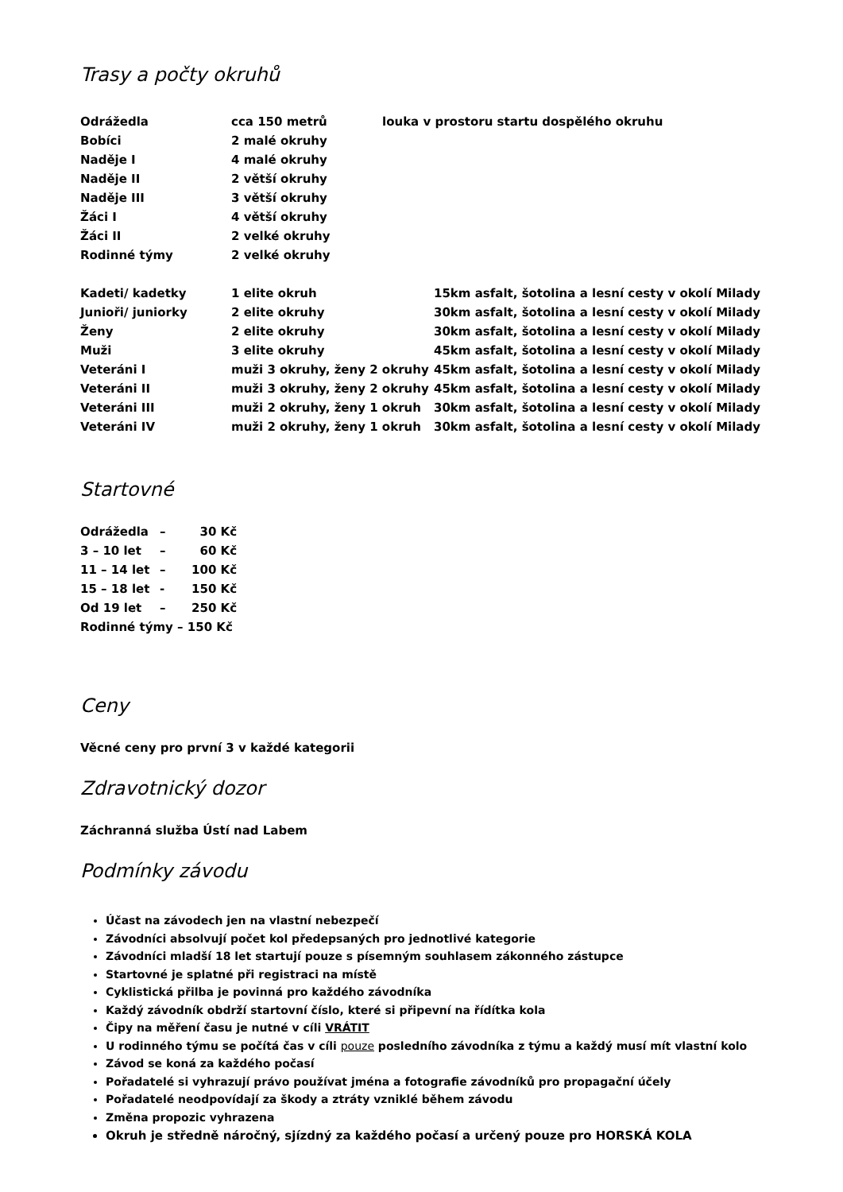Trasy a počty okruhů
| Odrážedla | cca 150 metrů | louka v prostoru startu dospělého okruhu | |
| Bobíci | 2 malé okruhy | | |
| Naděje I | 4 malé okruhy | | |
| Naděje II | 2 větší okruhy | | |
| Naděje III | 3 větší okruhy | | |
| Žáci I | 4 větší okruhy | | |
| Žáci II | 2 velké okruhy | | |
| Rodinné týmy | 2 velké okruhy | | |
| Kadeti/ kadetky | 1 elite okruh | | 15km asfalt, šotolina a lesní cesty v okolí Milady |
| Junioři/ juniorky | 2 elite okruhy | | 30km asfalt, šotolina a lesní cesty v okolí Milady |
| Ženy | 2 elite okruhy | | 30km asfalt, šotolina a lesní cesty v okolí Milady |
| Muži | 3 elite okruhy | | 45km asfalt, šotolina a lesní cesty v okolí Milady |
| Veteráni I | muži 3 okruhy, ženy 2 okruhy | | 45km asfalt, šotolina a lesní cesty v okolí Milady |
| Veteráni II | muži 3 okruhy, ženy 2 okruhy | | 45km asfalt, šotolina a lesní cesty v okolí Milady |
| Veteráni III | muži 2 okruhy, ženy 1 okruh | | 30km asfalt, šotolina a lesní cesty v okolí Milady |
| Veteráni IV | muži 2 okruhy, ženy 1 okruh | | 30km asfalt, šotolina a lesní cesty v okolí Milady |
Startovné
| Odrážedla | – | 30 Kč |
| 3 – 10 let | – | 60 Kč |
| 11 – 14 let | – | 100 Kč |
| 15 – 18 let | - | 150 Kč |
| Od 19 let | – | 250 Kč |
| Rodinné týmy – 150 Kč | | |
Ceny
Věcné ceny pro první 3 v každé kategorii
Zdravotnický dozor
Záchranná služba Ústí nad Labem
Podmínky závodu
Účast na závodech jen na vlastní nebezpečí
Závodníci absolvují počet kol předepsaných pro jednotlivé kategorie
Závodníci mladší 18 let startují pouze s písemným souhlasem zákonného zástupce
Startovné je splatné při registraci na místě
Cyklistická přilba je povinná pro každého závodníka
Každý závodník obdrží startovní číslo, které si připevní na řídítka kola
Čipy na měření času je nutné v cíli VRÁTIT
U rodinného týmu se počítá čas v cíli pouze posledního závodníka z týmu a každý musí mít vlastní kolo
Závod se koná za každého počasí
Pořadatelé si vyhrazují právo používat jména a fotografie závodníků pro propagační účely
Pořadatelé neodpovídají za škody a ztráty vzniklé během závodu
Změna propozic vyhrazena
Okruh je středně náročný, sjízdný za každého počasí a určený pouze pro HORSKÁ KOLA